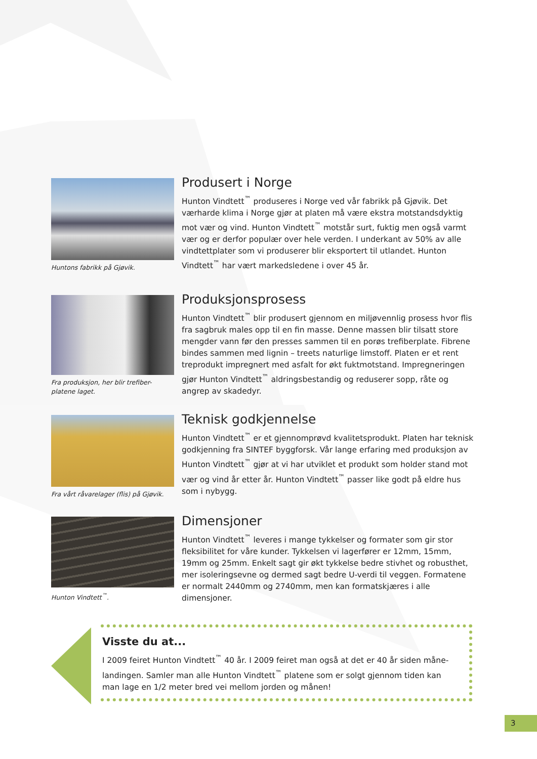Huntons fabrikk på Gjøvik.
Produsert i Norge
Hunton Vindtett<sup>™</sup> produseres i Norge ved vår fabrikk på Gjøvik. Det værharde klima i Norge gjør at platen må være ekstra motstandsdyktig mot vær og vind. Hunton Vindtett<sup>™</sup> motstår surt, fuktig men også varmt vær og er derfor populær over hele verden. I underkant av 50% av alle vindtettplater som vi produserer blir eksportert til utlandet. Hunton Vindtett<sup>™</sup> har vært markedsledene i over 45 år.
Fra produksjon, her blir trefiber-platene laget.
Produksjonsprosess
Hunton Vindtett<sup>™</sup> blir produsert gjennom en miljøvennlig prosess hvor flis fra sagbruk males opp til en fin masse. Denne massen blir tilsatt store mengder vann før den presses sammen til en porøs trefiberplate. Fibrene bindes sammen med lignin – treets naturlige limstoff. Platen er et rent treprodukt impregnert med asfalt for økt fuktmotstand. Impregneringen gjør Hunton Vindtett<sup>™</sup> aldringsbestandig og reduserer sopp, råte og angrep av skadedyr.
Fra vårt råvarelager (flis) på Gjøvik.
Teknisk godkjennelse
Hunton Vindtett<sup>™</sup> er et gjennomprøvd kvalitetsprodukt. Platen har teknisk godkjenning fra SINTEF byggforsk. Vår lange erfaring med produksjon av Hunton Vindtett<sup>™</sup> gjør at vi har utviklet et produkt som holder stand mot vær og vind år etter år. Hunton Vindtett<sup>™</sup> passer like godt på eldre hus som i nybygg.
Hunton Vindtett<sup>™</sup>.
Dimensjoner
Hunton Vindtett<sup>™</sup> leveres i mange tykkelser og formater som gir stor fleksibilitet for våre kunder. Tykkelsen vi lagerfører er 12mm, 15mm, 19mm og 25mm. Enkelt sagt gir økt tykkelse bedre stivhet og robusthet, mer isoleringsevne og dermed sagt bedre U-verdi til veggen. Formatene er normalt 2440mm og 2740mm, men kan formatskjæres i alle dimensjoner.
Visste du at...
I 2009 feiret Hunton Vindtett<sup>™</sup> 40 år. I 2009 feiret man også at det er 40 år siden måne-landingen. Samler man alle Hunton Vindtett<sup>™</sup> platene som er solgt gjennom tiden kan man lage en 1/2 meter bred vei mellom jorden og månen!
3